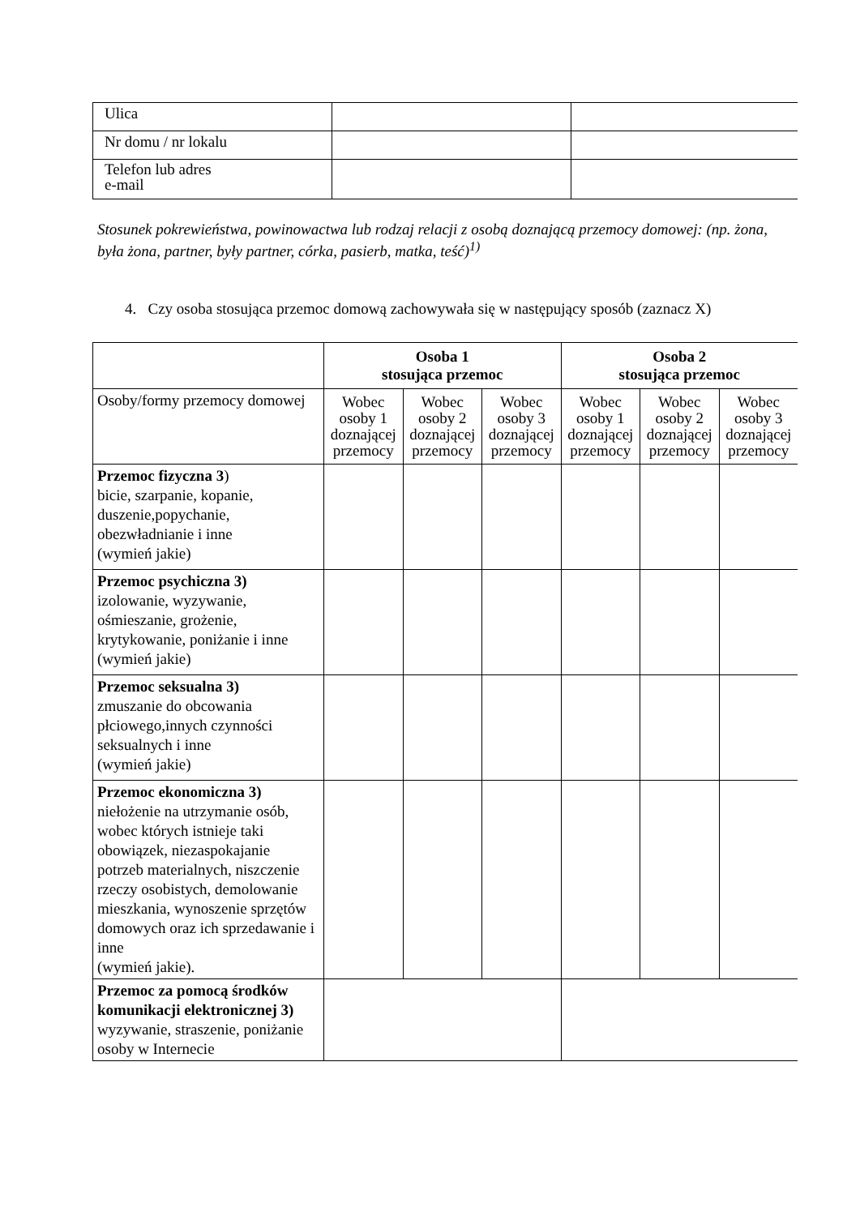| Ulica | | |
| Nr domu / nr lokalu | | |
| Telefon lub adres e-mail | | |
Stosunek pokrewieństwa, powinowactwa lub rodzaj relacji z osobą doznającą przemocy domowej: (np. żona, była żona, partner, były partner, córka, pasierb, matka, teść)<sup>1)</sup>
4. Czy osoba stosująca przemoc domową zachowywała się w następujący sposób (zaznacz X)
| | Osoba 1 stosująca przemoc | | | Osoba 2 stosująca przemoc | | |
| --- | --- | --- | --- | --- | --- | --- |
| Osoby/formy przemocy domowej | Wobec osoby 1 doznającej przemocy | Wobec osoby 2 doznającej przemocy | Wobec osoby 3 doznającej przemocy | Wobec osoby 1 doznającej przemocy | Wobec osoby 2 doznającej przemocy | Wobec osoby 3 doznającej przemocy |
| Przemoc fizyczna 3 ) bicie, szarpanie, kopanie, duszenie,popychanie, obezwładnianie i inne (wymień jakie) | | | | | | |
| Przemoc psychiczna 3) izolowanie, wyzywanie, ośmieszanie, grożenie, krytykowanie, poniżanie i inne (wymień jakie) | | | | | | |
| Przemoc seksualna 3) zmuszanie do obcowania płciowego,innych czynności seksualnych i inne (wymień jakie) | | | | | | |
| Przemoc ekonomiczna 3) niełożenie na utrzymanie osób, wobec których istnieje taki obowiązek, niezaspokajanie potrzeb materialnych, niszczenie rzeczy osobistych, demolowanie mieszkania, wynoszenie sprzętów domowych oraz ich sprzedawanie i inne (wymień jakie). | | | | | | |
| Przemoc za pomocą środków komunikacji elektronicznej 3) wyzywanie, straszenie, poniżanie osoby w Internecie | | | | | | |